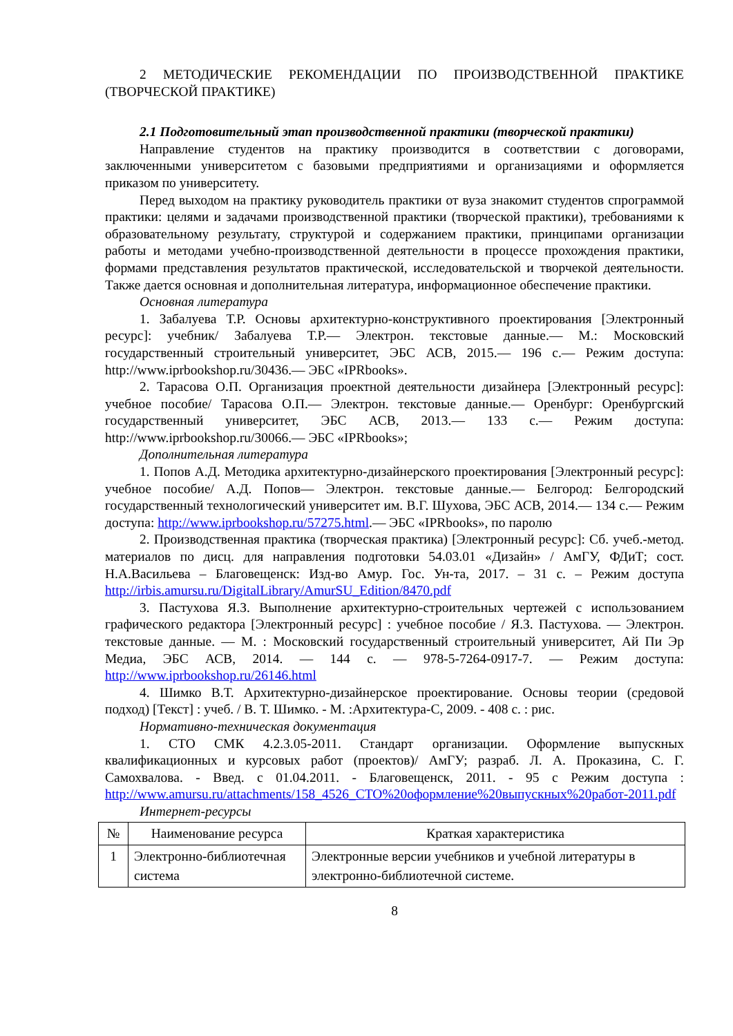2 МЕТОДИЧЕСКИЕ РЕКОМЕНДАЦИИ ПО ПРОИЗВОДСТВЕННОЙ ПРАКТИКЕ (ТВОРЧЕСКОЙ ПРАКТИКЕ)
2.1 Подготовительный этап производственной практики (творческой практики)
Направление студентов на практику производится в соответствии с договорами, заключенными университетом с базовыми предприятиями и организациями и оформляется приказом по университету.
Перед выходом на практику руководитель практики от вуза знакомит студентов спрограммой практики: целями и задачами производственной практики (творческой практики), требованиями к образовательному результату, структурой и содержанием практики, принципами организации работы и методами учебно-производственной деятельности в процессе прохождения практики, формами представления результатов практической, исследовательской и творчекой деятельности. Также дается основная и дополнительная литература, информационное обеспечение практики.
Основная литература
1. Забалуева Т.Р. Основы архитектурно-конструктивного проектирования [Электронный ресурс]: учебник/ Забалуева Т.Р.— Электрон. текстовые данные.— М.: Московский государственный строительный университет, ЭБС АСВ, 2015.— 196 с.— Режим доступа: http://www.iprbookshop.ru/30436.— ЭБС «IPRbooks».
2. Тарасова О.П. Организация проектной деятельности дизайнера [Электронный ресурс]: учебное пособие/ Тарасова О.П.— Электрон. текстовые данные.— Оренбург: Оренбургский государственный университет, ЭБС АСВ, 2013.— 133 с.— Режим доступа: http://www.iprbookshop.ru/30066.— ЭБС «IPRbooks»;
Дополнительная литература
1. Попов А.Д. Методика архитектурно-дизайнерского проектирования [Электронный ресурс]: учебное пособие/ А.Д. Попов— Электрон. текстовые данные.— Белгород: Белгородский государственный технологический университет им. В.Г. Шухова, ЭБС АСВ, 2014.— 134 с.— Режим доступа: http://www.iprbookshop.ru/57275.html.— ЭБС «IPRbooks», по паролю
2. Производственная практика (творческая практика) [Электронный ресурс]: Сб. учеб.-метод. материалов по дисц. для направления подготовки 54.03.01 «Дизайн» / АмГУ, ФДиТ; сост. Н.А.Васильева – Благовещенск: Изд-во Амур. Гос. Ун-та, 2017. – 31 с. – Режим доступа http://irbis.amursu.ru/DigitalLibrary/AmurSU_Edition/8470.pdf
3. Пастухова Я.З. Выполнение архитектурно-строительных чертежей с использованием графического редактора [Электронный ресурс] : учебное пособие / Я.З. Пастухова. — Электрон. текстовые данные. — М. : Московский государственный строительный университет, Ай Пи Эр Медиа, ЭБС АСВ, 2014. — 144 c. — 978-5-7264-0917-7. — Режим доступа: http://www.iprbookshop.ru/26146.html
4. Шимко В.Т. Архитектурно-дизайнерское проектирование. Основы теории (средовой подход) [Текст] : учеб. / В. Т. Шимко. - М. :Архитектура-С, 2009. - 408 с. : рис.
Нормативно-техническая документация
1. СТО СМК 4.2.3.05-2011. Стандарт организации. Оформление выпускных квалификационных и курсовых работ (проектов)/ АмГУ; разраб. Л. А. Проказина, С. Г. Самохвалова. - Введ. с 01.04.2011. - Благовещенск, 2011. - 95 с Режим доступа : http://www.amursu.ru/attachments/158_4526_СТО%20оформление%20выпускных%20работ-2011.pdf
Интернет-ресурсы
| № | Наименование ресурса | Краткая характеристика |
| --- | --- | --- |
| 1 | Электронно-библиотечная система | Электронные версии учебников и учебной литературы в электронно-библиотечной системе. |
8